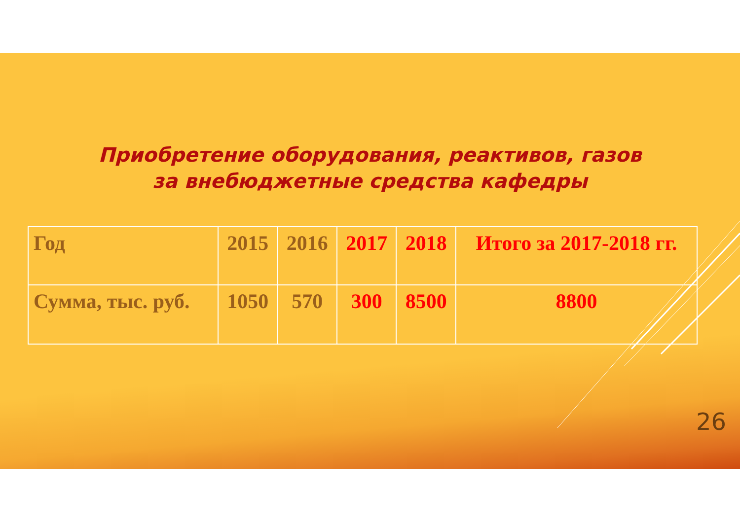Приобретение оборудования, реактивов, газов
за внебюджетные средства кафедры
| Год | 2015 | 2016 | 2017 | 2018 | Итого за 2017-2018 гг. |
| Сумма, тыс. руб. | 1050 | 570 | 300 | 8500 | 8800 |
26